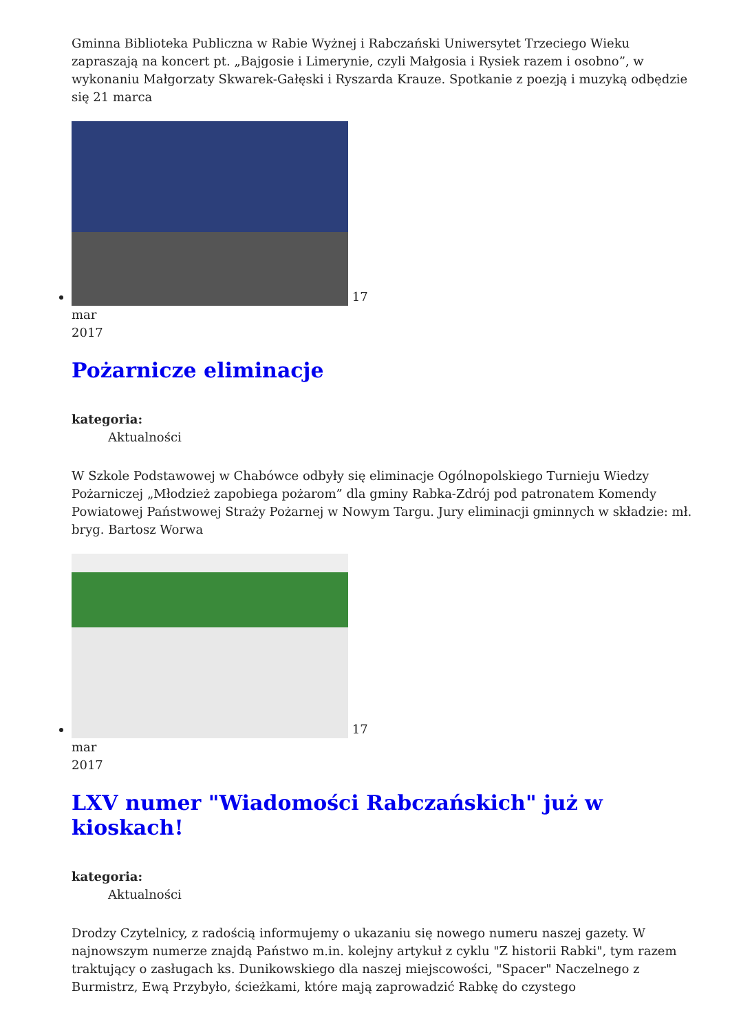Gminna Biblioteka Publiczna w Rabie Wyżnej i Rabczański Uniwersytet Trzeciego Wieku zapraszają na koncert pt. „Bajgosie i Limerynie, czyli Małgosia i Rysiek razem i osobno”, w wykonaniu Małgorzaty Skwarek-Gałęski i Ryszarda Krauze. Spotkanie z poezją i muzyką odbędzie się 21 marca
17
mar
2017
Pożarnicze eliminacje
kategoria:
Aktualności
W Szkole Podstawowej w Chabówce odbyły się eliminacje Ogólnopolskiego Turnieju Wiedzy Pożarniczej „Młodzież zapobiega pożarom” dla gminy Rabka-Zdrój pod patronatem Komendy Powiatowej Państwowej Straży Pożarnej w Nowym Targu. Jury eliminacji gminnych w składzie: mł. bryg. Bartosz Worwa
17
mar
2017
LXV numer "Wiadomości Rabczańskich" już w kioskach!
kategoria:
Aktualności
Drodzy Czytelnicy, z radością informujemy o ukazaniu się nowego numeru naszej gazety. W najnowszym numerze znajdą Państwo m.in. kolejny artykuł z cyklu "Z historii Rabki", tym razem traktujący o zasługach ks. Dunikowskiego dla naszej miejscowości, "Spacer" Naczelnego z Burmistrz, Ewą Przybyło, ścieżkami, które mają zaprowadzić Rabkę do czystego